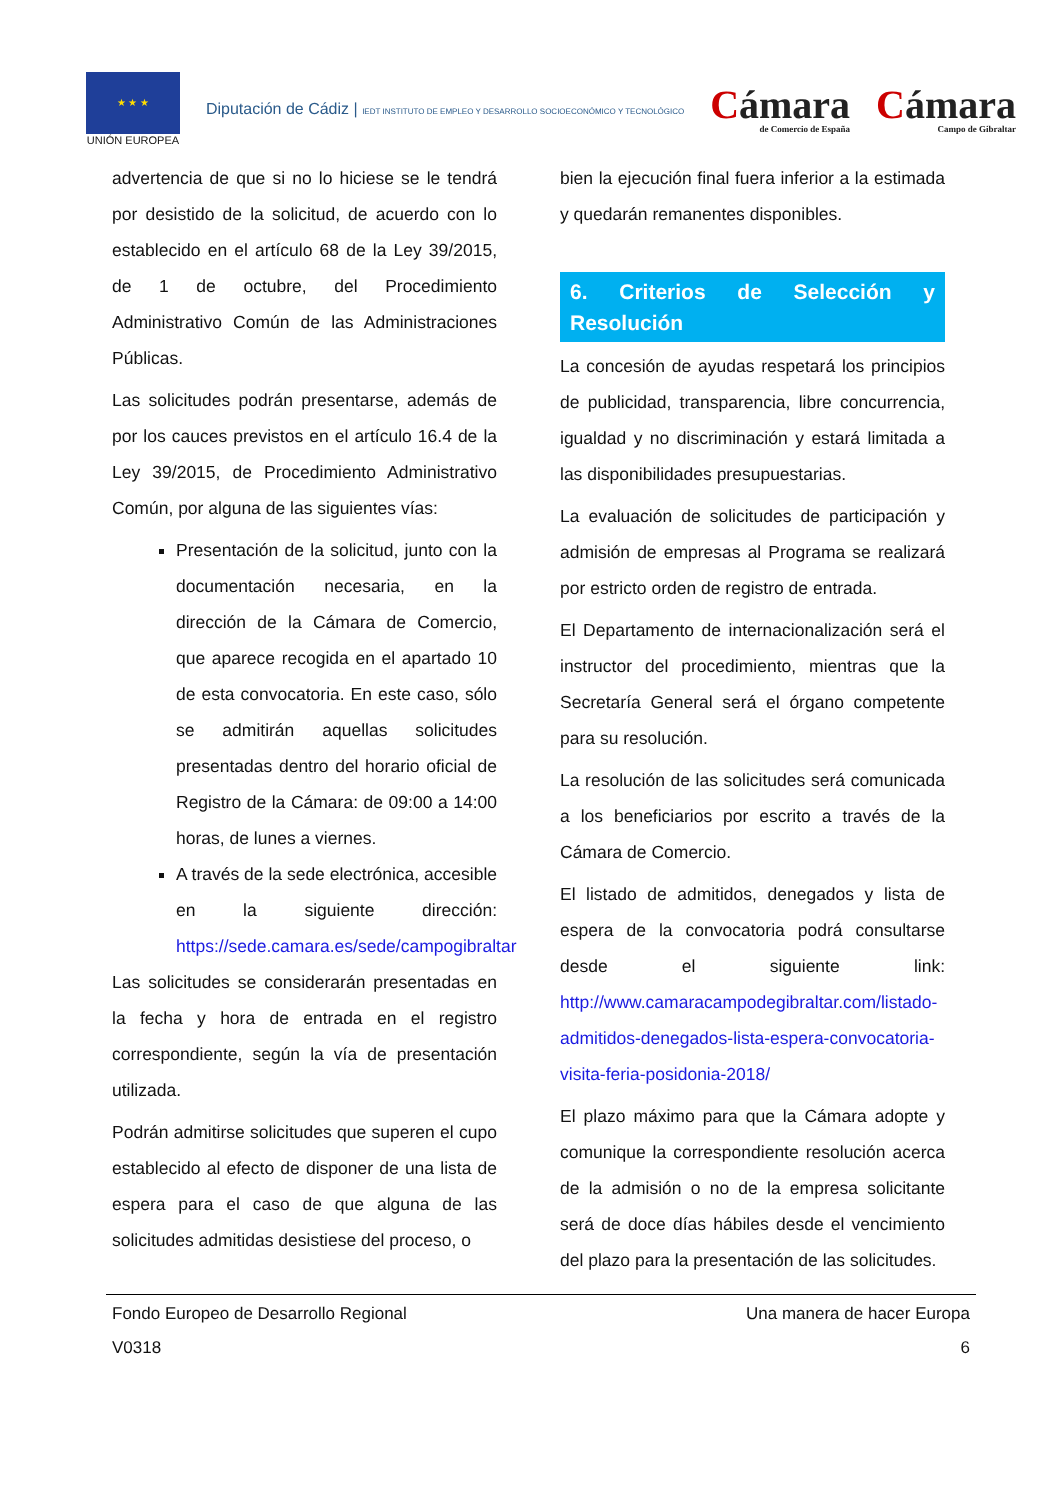★ ★ ★
UNIÓN EUROPEA
Diputación de Cádiz | IEDT INSTITUTO DE EMPLEO Y DESARROLLO SOCIOECONÓMICO Y TECNOLÓGICO
Cámara
de Comercio de España
Cámara
Campo de Gibraltar
advertencia de que si no lo hiciese se le tendrá por desistido de la solicitud, de acuerdo con lo establecido en el artículo 68 de la Ley 39/2015, de 1 de octubre, del Procedimiento Administrativo Común de las Administraciones Públicas.
Las solicitudes podrán presentarse, además de por los cauces previstos en el artículo 16.4 de la Ley 39/2015, de Procedimiento Administrativo Común, por alguna de las siguientes vías:
Presentación de la solicitud, junto con la documentación necesaria, en la dirección de la Cámara de Comercio, que aparece recogida en el apartado 10 de esta convocatoria. En este caso, sólo se admitirán aquellas solicitudes presentadas dentro del horario oficial de Registro de la Cámara: de 09:00 a 14:00 horas, de lunes a viernes.
A través de la sede electrónica, accesible en la siguiente dirección: https://sede.camara.es/sede/campogibraltar
Las solicitudes se considerarán presentadas en la fecha y hora de entrada en el registro correspondiente, según la vía de presentación utilizada.
Podrán admitirse solicitudes que superen el cupo establecido al efecto de disponer de una lista de espera para el caso de que alguna de las solicitudes admitidas desistiese del proceso, o
bien la ejecución final fuera inferior a la estimada y quedarán remanentes disponibles.
6. Criterios de Selección y Resolución
La concesión de ayudas respetará los principios de publicidad, transparencia, libre concurrencia, igualdad y no discriminación y estará limitada a las disponibilidades presupuestarias.
La evaluación de solicitudes de participación y admisión de empresas al Programa se realizará por estricto orden de registro de entrada.
El Departamento de internacionalización será el instructor del procedimiento, mientras que la Secretaría General será el órgano competente para su resolución.
La resolución de las solicitudes será comunicada a los beneficiarios por escrito a través de la Cámara de Comercio.
El listado de admitidos, denegados y lista de espera de la convocatoria podrá consultarse desde el siguiente link: http://www.camaracampodegibraltar.com/listado-admitidos-denegados-lista-espera-convocatoria-visita-feria-posidonia-2018/
El plazo máximo para que la Cámara adopte y comunique la correspondiente resolución acerca de la admisión o no de la empresa solicitante será de doce días hábiles desde el vencimiento del plazo para la presentación de las solicitudes.
Fondo Europeo de Desarrollo Regional Una manera de hacer Europa
V0318 6